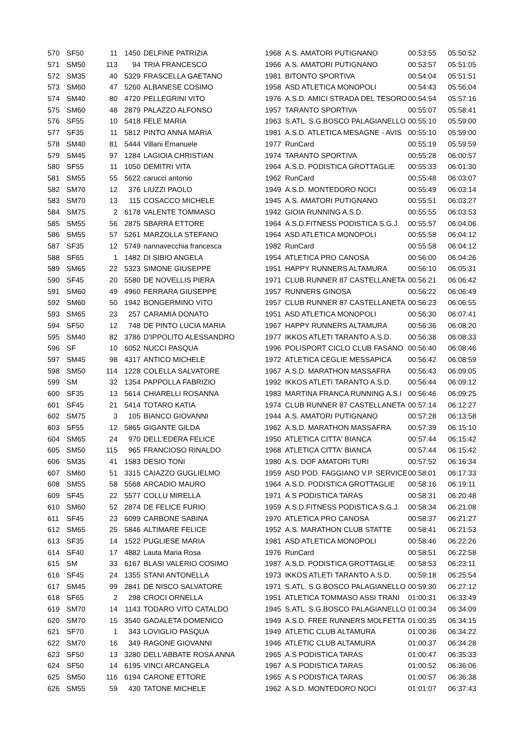| 570 | SF50 | 11 | 1450 | DELFINE PATRIZIA | 1968 | A.S. AMATORI PUTIGNANO | 00:53:55 | 05:50:52 |
| 571 | SM50 | 113 | 94 | TRIA FRANCESCO | 1966 | A.S. AMATORI PUTIGNANO | 00:53:57 | 05:51:05 |
| 572 | SM35 | 40 | 5329 | FRASCELLA GAETANO | 1981 | BITONTO SPORTIVA | 00:54:04 | 05:51:51 |
| 573 | SM60 | 47 | 5260 | ALBANESE COSIMO | 1958 | ASD ATLETICA MONOPOLI | 00:54:43 | 05:56:04 |
| 574 | SM40 | 80 | 4720 | PELLEGRINI VITO | 1976 | A.S.D. AMICI STRADA DEL TESORO | 00:54:54 | 05:57:16 |
| 575 | SM60 | 48 | 2879 | PALAZZO ALFONSO | 1957 | TARANTO SPORTIVA | 00:55:07 | 05:58:41 |
| 576 | SF55 | 10 | 5418 | FELE MARIA | 1963 | S.ATL. S.G.BOSCO PALAGIANELLO | 00:55:10 | 05:59:00 |
| 577 | SF35 | 11 | 5812 | PINTO ANNA MARIA | 1981 | A.S.D. ATLETICA MESAGNE - AVIS | 00:55:10 | 05:59:00 |
| 578 | SM40 | 81 | 5444 | Villani Emanuele | 1977 | RunCard | 00:55:19 | 05:59:59 |
| 579 | SM45 | 97 | 1284 | LAGIOIA CHRISTIAN | 1974 | TARANTO SPORTIVA | 00:55:28 | 06:00:57 |
| 580 | SF55 | 11 | 1050 | DEMITRI VITA | 1964 | A.S.D. PODISTICA GROTTAGLIE | 00:55:33 | 06:01:30 |
| 581 | SM55 | 55 | 5622 | carucci antonio | 1962 | RunCard | 00:55:48 | 06:03:07 |
| 582 | SM70 | 12 | 376 | LIUZZI PAOLO | 1949 | A.S.D. MONTEDORO NOCI | 00:55:49 | 06:03:14 |
| 583 | SM70 | 13 | 115 | COSACCO MICHELE | 1945 | A.S. AMATORI PUTIGNANO | 00:55:51 | 06:03:27 |
| 584 | SM75 | 2 | 6178 | VALENTE TOMMASO | 1942 | GIOIA RUNNING A.S.D. | 00:55:55 | 06:03:53 |
| 585 | SM55 | 56 | 2875 | SBARRA ETTORE | 1964 | A.S.D.FITNESS PODISTICA S.G.J. | 00:55:57 | 06:04:06 |
| 586 | SM55 | 57 | 5261 | MARZOLLA STEFANO | 1964 | ASD ATLETICA MONOPOLI | 00:55:58 | 06:04:12 |
| 587 | SF35 | 12 | 5749 | nannavecchia francesca | 1982 | RunCard | 00:55:58 | 06:04:12 |
| 588 | SF65 | 1 | 1482 | DI SIBIO ANGELA | 1954 | ATLETICA PRO CANOSA | 00:56:00 | 06:04:26 |
| 589 | SM65 | 22 | 5323 | SIMONE GIUSEPPE | 1951 | HAPPY RUNNERS ALTAMURA | 00:56:10 | 06:05:31 |
| 590 | SF45 | 20 | 5580 | DE NOVELLIS PIERA | 1971 | CLUB RUNNER 87 CASTELLANETA | 00:56:21 | 06:06:42 |
| 591 | SM60 | 49 | 4960 | FERRARA GIUSEPPE | 1957 | RUNNERS GINOSA | 00:56:22 | 06:06:49 |
| 592 | SM60 | 50 | 1942 | BONGERMINO VITO | 1957 | CLUB RUNNER 87 CASTELLANETA | 00:56:23 | 06:06:55 |
| 593 | SM65 | 23 | 257 | CARAMIA DONATO | 1951 | ASD ATLETICA MONOPOLI | 00:56:30 | 06:07:41 |
| 594 | SF50 | 12 | 748 | DE PINTO LUCIA MARIA | 1967 | HAPPY RUNNERS ALTAMURA | 00:56:36 | 06:08:20 |
| 595 | SM40 | 82 | 3786 | D'IPPOLITO ALESSANDRO | 1977 | IKKOS ATLETI TARANTO A.S.D. | 00:56:38 | 06:08:33 |
| 596 | SF | 10 | 6052 | NUCCI PASQUA | 1996 | POLISPORT CICLO CLUB FASANO | 00:56:40 | 06:08:46 |
| 597 | SM45 | 98 | 4317 | ANTICO MICHELE | 1972 | ATLETICA CEGLIE MESSAPICA | 00:56:42 | 06:08:59 |
| 598 | SM50 | 114 | 1228 | COLELLA SALVATORE | 1967 | A.S.D. MARATHON MASSAFRA | 00:56:43 | 06:09:05 |
| 599 | SM | 32 | 1354 | PAPPOLLA FABRIZIO | 1992 | IKKOS ATLETI TARANTO A.S.D. | 00:56:44 | 06:09:12 |
| 600 | SF35 | 13 | 5614 | CHIARELLI ROSANNA | 1983 | MARTINA FRANCA RUNNING A.S.I | 00:56:46 | 06:09:25 |
| 601 | SF45 | 21 | 5414 | TOTARO KATIA | 1974 | CLUB RUNNER 87 CASTELLANETA | 00:57:14 | 06:12:27 |
| 602 | SM75 | 3 | 105 | BIANCO GIOVANNI | 1944 | A.S. AMATORI PUTIGNANO | 00:57:28 | 06:13:58 |
| 603 | SF55 | 12 | 5865 | GIGANTE GILDA | 1962 | A.S.D. MARATHON MASSAFRA | 00:57:39 | 06:15:10 |
| 604 | SM65 | 24 | 970 | DELL'EDERA FELICE | 1950 | ATLETICA CITTA' BIANCA | 00:57:44 | 06:15:42 |
| 605 | SM50 | 115 | 965 | FRANCIOSO RINALDO | 1968 | ATLETICA CITTA' BIANCA | 00:57:44 | 06:15:42 |
| 606 | SM35 | 41 | 1583 | DESIO TONI | 1980 | A.S. DOF AMATORI TURI | 00:57:52 | 06:16:34 |
| 607 | SM60 | 51 | 3315 | CAIAZZO GUGLIELMO | 1959 | ASD POD. FAGGIANO V.P. SERVICE | 00:58:01 | 06:17:33 |
| 608 | SM55 | 58 | 5568 | ARCADIO MAURO | 1964 | A.S.D. PODISTICA GROTTAGLIE | 00:58:16 | 06:19:11 |
| 609 | SF45 | 22 | 5577 | COLLU MIRELLA | 1971 | A.S PODISTICA TARAS | 00:58:31 | 06:20:48 |
| 610 | SM60 | 52 | 2874 | DE FELICE FURIO | 1959 | A.S.D.FITNESS PODISTICA S.G.J. | 00:58:34 | 06:21:08 |
| 611 | SF45 | 23 | 6099 | CARBONE SABINA | 1970 | ATLETICA PRO CANOSA | 00:58:37 | 06:21:27 |
| 612 | SM65 | 25 | 5846 | ALTIMARE FELICE | 1952 | A.S. MARATHON CLUB STATTE | 00:58:41 | 06:21:53 |
| 613 | SF35 | 14 | 1522 | PUGLIESE MARIA | 1981 | ASD ATLETICA MONOPOLI | 00:58:46 | 06:22:26 |
| 614 | SF40 | 17 | 4882 | Lauta Maria Rosa | 1976 | RunCard | 00:58:51 | 06:22:58 |
| 615 | SM | 33 | 6167 | BLASI VALERIO COSIMO | 1987 | A.S.D. PODISTICA GROTTAGLIE | 00:58:53 | 06:23:11 |
| 616 | SF45 | 24 | 1355 | STANI ANTONELLA | 1973 | IKKOS ATLETI TARANTO A.S.D. | 00:59:18 | 06:25:54 |
| 617 | SM45 | 99 | 2841 | DE NISCO SALVATORE | 1971 | S.ATL. S.G.BOSCO PALAGIANELLO | 00:59:30 | 06:27:12 |
| 618 | SF65 | 2 | 298 | CROCI ORNELLA | 1951 | ATLETICA TOMMASO ASSI TRANI | 01:00:31 | 06:33:49 |
| 619 | SM70 | 14 | 1143 | TODARO VITO CATALDO | 1945 | S.ATL. S.G.BOSCO PALAGIANELLO | 01:00:34 | 06:34:09 |
| 620 | SM70 | 15 | 3540 | GADALETA DOMENICO | 1949 | A.S.D. FREE RUNNERS MOLFETTA | 01:00:35 | 06:34:15 |
| 621 | SF70 | 1 | 343 | LOVIGLIO PASQUA | 1949 | ATLETIC CLUB ALTAMURA | 01:00:36 | 06:34:22 |
| 622 | SM70 | 16 | 349 | RAGONE GIOVANNI | 1946 | ATLETIC CLUB ALTAMURA | 01:00:37 | 06:34:28 |
| 623 | SF50 | 13 | 3280 | DELL'ABBATE ROSA ANNA | 1965 | A.S PODISTICA TARAS | 01:00:47 | 06:35:33 |
| 624 | SF50 | 14 | 6195 | VINCI ARCANGELA | 1967 | A.S PODISTICA TARAS | 01:00:52 | 06:36:06 |
| 625 | SM50 | 116 | 6194 | CARONE ETTORE | 1965 | A.S PODISTICA TARAS | 01:00:57 | 06:36:38 |
| 626 | SM55 | 59 | 430 | TATONE MICHELE | 1962 | A.S.D. MONTEDORO NOCI | 01:01:07 | 06:37:43 |